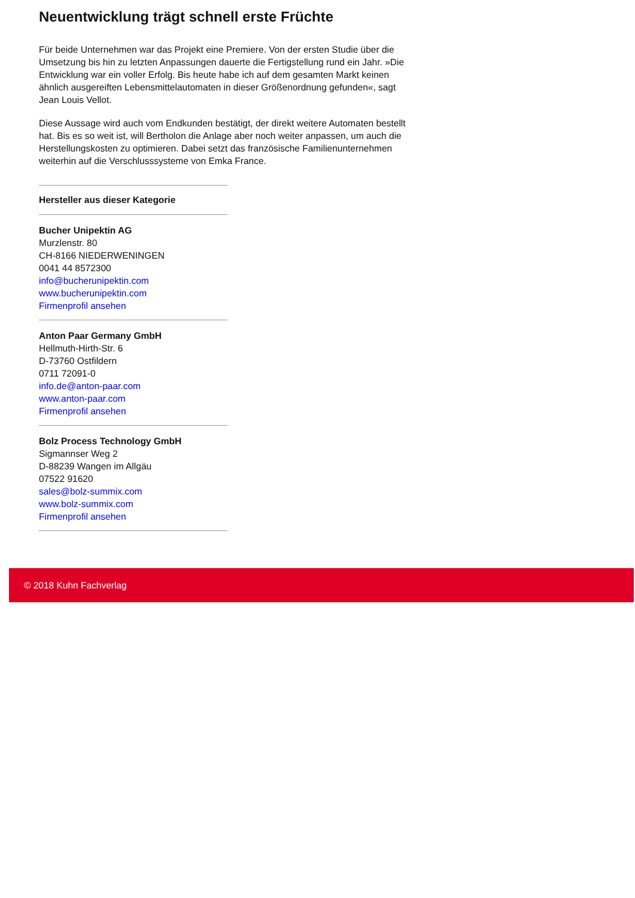Neuentwicklung trägt schnell erste Früchte
Für beide Unternehmen war das Projekt eine Premiere. Von der ersten Studie über die Umsetzung bis hin zu letzten Anpassungen dauerte die Fertigstellung rund ein Jahr. »Die Entwicklung war ein voller Erfolg. Bis heute habe ich auf dem gesamten Markt keinen ähnlich ausgereiften Lebensmittelautomaten in dieser Größenordnung gefunden«, sagt Jean Louis Vellot.
Diese Aussage wird auch vom Endkunden bestätigt, der direkt weitere Automaten bestellt hat. Bis es so weit ist, will Bertholon die Anlage aber noch weiter anpassen, um auch die Herstellungskosten zu optimieren. Dabei setzt das französische Familienunternehmen weiterhin auf die Verschlusssysteme von Emka France.
Hersteller aus dieser Kategorie
Bucher Unipektin AG
Murzlenstr. 80
CH-8166 NIEDERWENINGEN
0041 44 8572300
info@bucherunipektin.com
www.bucherunipektin.com
Firmenprofil ansehen
Anton Paar Germany GmbH
Hellmuth-Hirth-Str. 6
D-73760 Ostfildern
0711 72091-0
info.de@anton-paar.com
www.anton-paar.com
Firmenprofil ansehen
Bolz Process Technology GmbH
Sigmannser Weg 2
D-88239 Wangen im Allgäu
07522 91620
sales@bolz-summix.com
www.bolz-summix.com
Firmenprofil ansehen
© 2018 Kuhn Fachverlag